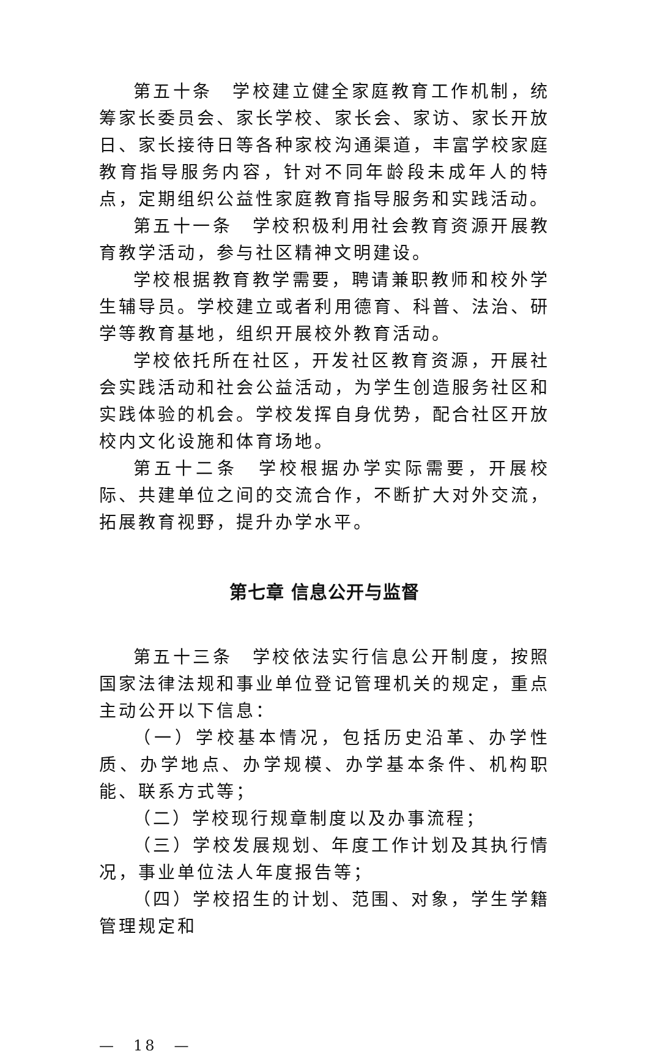第五十条　学校建立健全家庭教育工作机制，统筹家长委员会、家长学校、家长会、家访、家长开放日、家长接待日等各种家校沟通渠道，丰富学校家庭教育指导服务内容，针对不同年龄段未成年人的特点，定期组织公益性家庭教育指导服务和实践活动。
第五十一条　学校积极利用社会教育资源开展教育教学活动，参与社区精神文明建设。
学校根据教育教学需要，聘请兼职教师和校外学生辅导员。学校建立或者利用德育、科普、法治、研学等教育基地，组织开展校外教育活动。
学校依托所在社区，开发社区教育资源，开展社会实践活动和社会公益活动，为学生创造服务社区和实践体验的机会。学校发挥自身优势，配合社区开放校内文化设施和体育场地。
第五十二条　学校根据办学实际需要，开展校际、共建单位之间的交流合作，不断扩大对外交流，拓展教育视野，提升办学水平。
第七章 信息公开与监督
第五十三条　学校依法实行信息公开制度，按照国家法律法规和事业单位登记管理机关的规定，重点主动公开以下信息：
（一）学校基本情况，包括历史沿革、办学性质、办学地点、办学规模、办学基本条件、机构职能、联系方式等；
（二）学校现行规章制度以及办事流程；
（三）学校发展规划、年度工作计划及其执行情况，事业单位法人年度报告等；
（四）学校招生的计划、范围、对象，学生学籍管理规定和
—　18　—